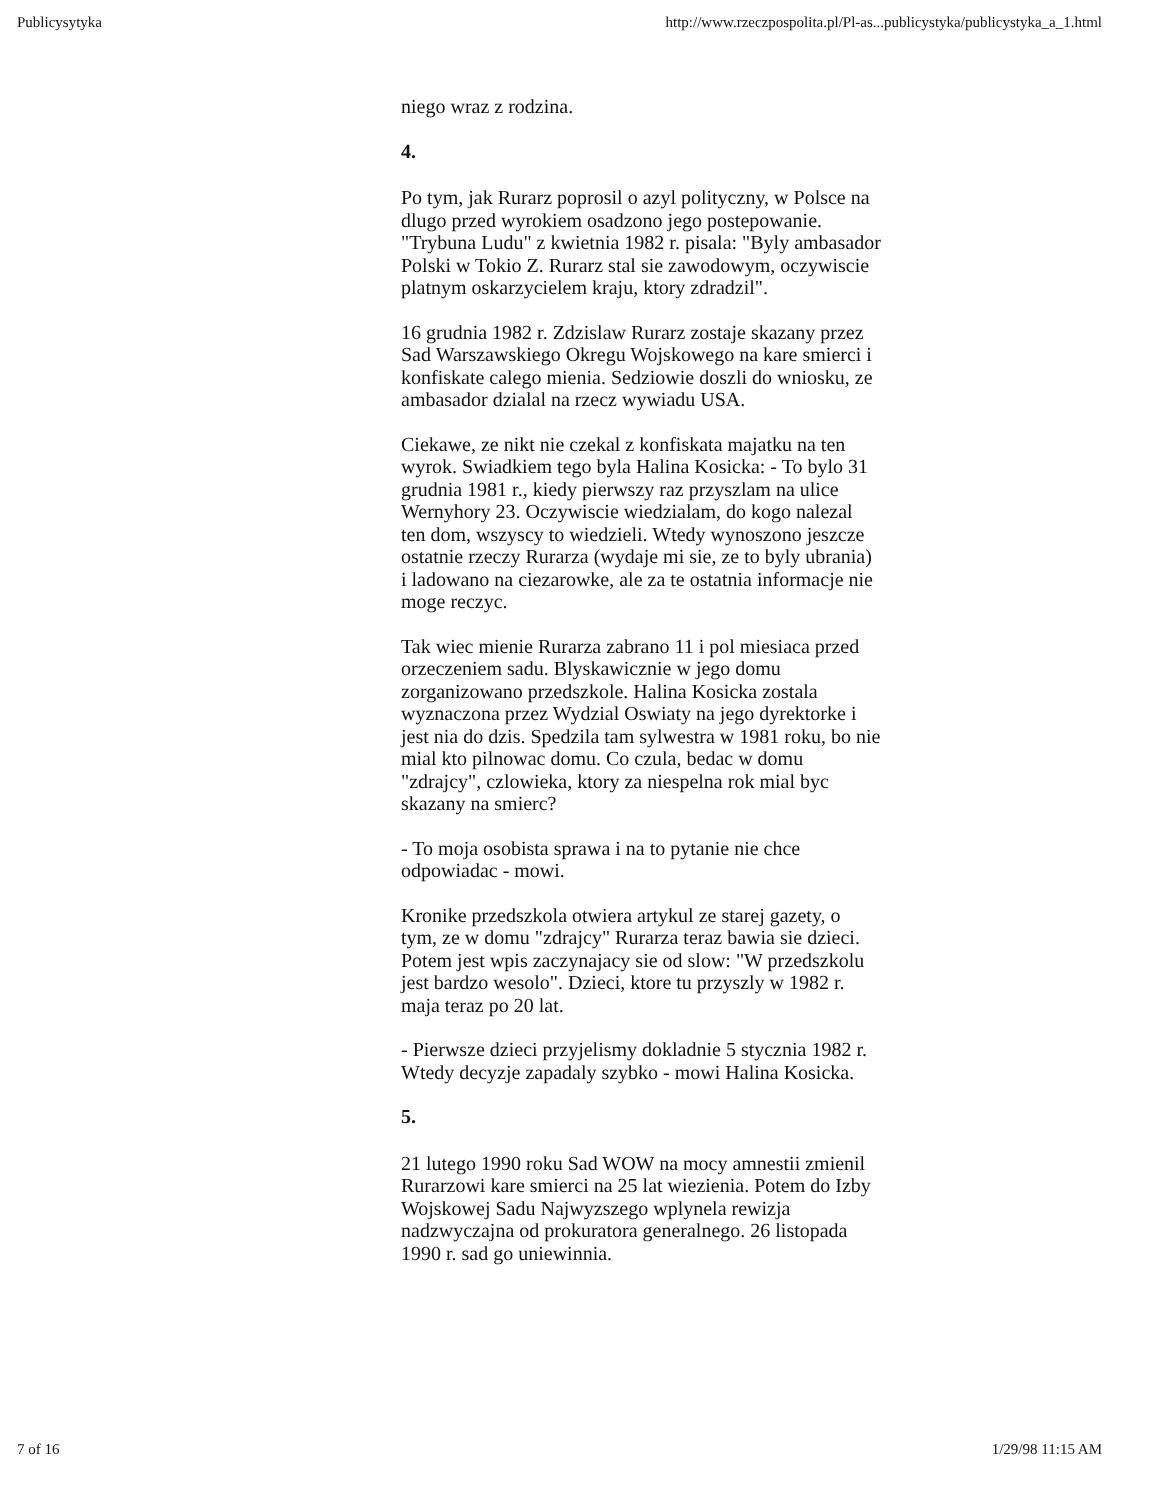Publicysytyka http://www.rzeczpospolita.pl/Pl-as...publicystyka/publicystyka_a_1.html
niego wraz z rodzina.
4.
Po tym, jak Rurarz poprosil o azyl polityczny, w Polsce na dlugo przed wyrokiem osadzono jego postepowanie. "Trybuna Ludu" z kwietnia 1982 r. pisala: "Byly ambasador Polski w Tokio Z. Rurarz stal sie zawodowym, oczywiscie platnym oskarzycielem kraju, ktory zdradzil".
16 grudnia 1982 r. Zdzislaw Rurarz zostaje skazany przez Sad Warszawskiego Okregu Wojskowego na kare smierci i konfiskate calego mienia. Sedziowie doszli do wniosku, ze ambasador dzialal na rzecz wywiadu USA.
Ciekawe, ze nikt nie czekal z konfiskata majatku na ten wyrok. Swiadkiem tego byla Halina Kosicka: - To bylo 31 grudnia 1981 r., kiedy pierwszy raz przyszlam na ulice Wernyhory 23. Oczywiscie wiedzialam, do kogo nalezal ten dom, wszyscy to wiedzieli. Wtedy wynoszono jeszcze ostatnie rzeczy Rurarza (wydaje mi sie, ze to byly ubrania) i ladowano na ciezarowke, ale za te ostatnia informacje nie moge reczyc.
Tak wiec mienie Rurarza zabrano 11 i pol miesiaca przed orzeczeniem sadu. Blyskawicznie w jego domu zorganizowano przedszkole. Halina Kosicka zostala wyznaczona przez Wydzial Oswiaty na jego dyrektorke i jest nia do dzis. Spedzila tam sylwestra w 1981 roku, bo nie mial kto pilnowac domu. Co czula, bedac w domu "zdrajcy", czlowieka, ktory za niespelna rok mial byc skazany na smierc?
- To moja osobista sprawa i na to pytanie nie chce odpowiadac - mowi.
Kronike przedszkola otwiera artykul ze starej gazety, o tym, ze w domu "zdrajcy" Rurarza teraz bawia sie dzieci. Potem jest wpis zaczynajacy sie od slow: "W przedszkolu jest bardzo wesolo". Dzieci, ktore tu przyszly w 1982 r. maja teraz po 20 lat.
- Pierwsze dzieci przyjelismy dokladnie 5 stycznia 1982 r. Wtedy decyzje zapadaly szybko - mowi Halina Kosicka.
5.
21 lutego 1990 roku Sad WOW na mocy amnestii zmienil Rurarzowi kare smierci na 25 lat wiezienia. Potem do Izby Wojskowej Sadu Najwyzszego wplynela rewizja nadzwyczajna od prokuratora generalnego. 26 listopada 1990 r. sad go uniewinnia.
7 of 16 1/29/98 11:15 AM